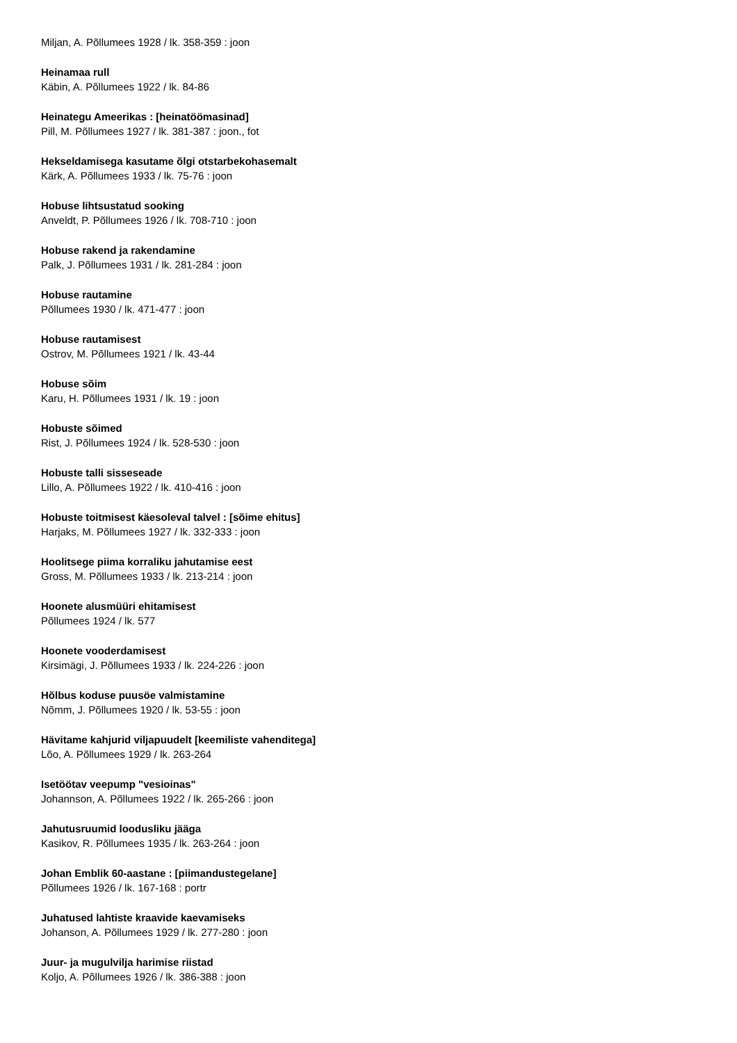Miljan, A. Põllumees 1928 / lk. 358-359 : joon
Heinamaa rull
Käbin, A. Põllumees 1922 / lk. 84-86
Heinategu Ameerikas : [heinatöömasinad]
Pill, M. Põllumees 1927 / lk. 381-387 : joon., fot
Hekseldamisega kasutame õlgi otstarbekohasemalt
Kärk, A. Põllumees 1933 / lk. 75-76 : joon
Hobuse lihtsustatud sooking
Anveldt, P. Põllumees 1926 / lk. 708-710 : joon
Hobuse rakend ja rakendamine
Palk, J. Põllumees 1931 / lk. 281-284 : joon
Hobuse rautamine
Põllumees 1930 / lk. 471-477 : joon
Hobuse rautamisest
Ostrov, M. Põllumees 1921 / lk. 43-44
Hobuse sõim
Karu, H. Põllumees 1931 / lk. 19 : joon
Hobuste sõimed
Rist, J. Põllumees 1924 / lk. 528-530 : joon
Hobuste talli sisseseade
Lillo, A. Põllumees 1922 / lk. 410-416 : joon
Hobuste toitmisest käesoleval talvel : [sõime ehitus]
Harjaks, M. Põllumees 1927 / lk. 332-333 : joon
Hoolitsege piima korraliku jahutamise eest
Gross, M. Põllumees 1933 / lk. 213-214 : joon
Hoonete alusmüüri ehitamisest
Põllumees 1924 / lk. 577
Hoonete vooderdamisest
Kirsimägi, J. Põllumees 1933 / lk. 224-226 : joon
Hõlbus koduse puusöe valmistamine
Nõmm, J. Põllumees 1920 / lk. 53-55 : joon
Hävitame kahjurid viljapuudelt [keemiliste vahenditega]
Lõo, A. Põllumees 1929 / lk. 263-264
Isetöötav veepump "vesioinas"
Johannson, A. Põllumees 1922 / lk. 265-266 : joon
Jahutusruumid loodusliku jääga
Kasikov, R. Põllumees 1935 / lk. 263-264 : joon
Johan Emblik 60-aastane : [piimandustegelane]
Põllumees 1926 / lk. 167-168 : portr
Juhatused lahtiste kraavide kaevamiseks
Johanson, A. Põllumees 1929 / lk. 277-280 : joon
Juur- ja mugulvilja harimise riistad
Koljo, A. Põllumees 1926 / lk. 386-388 : joon